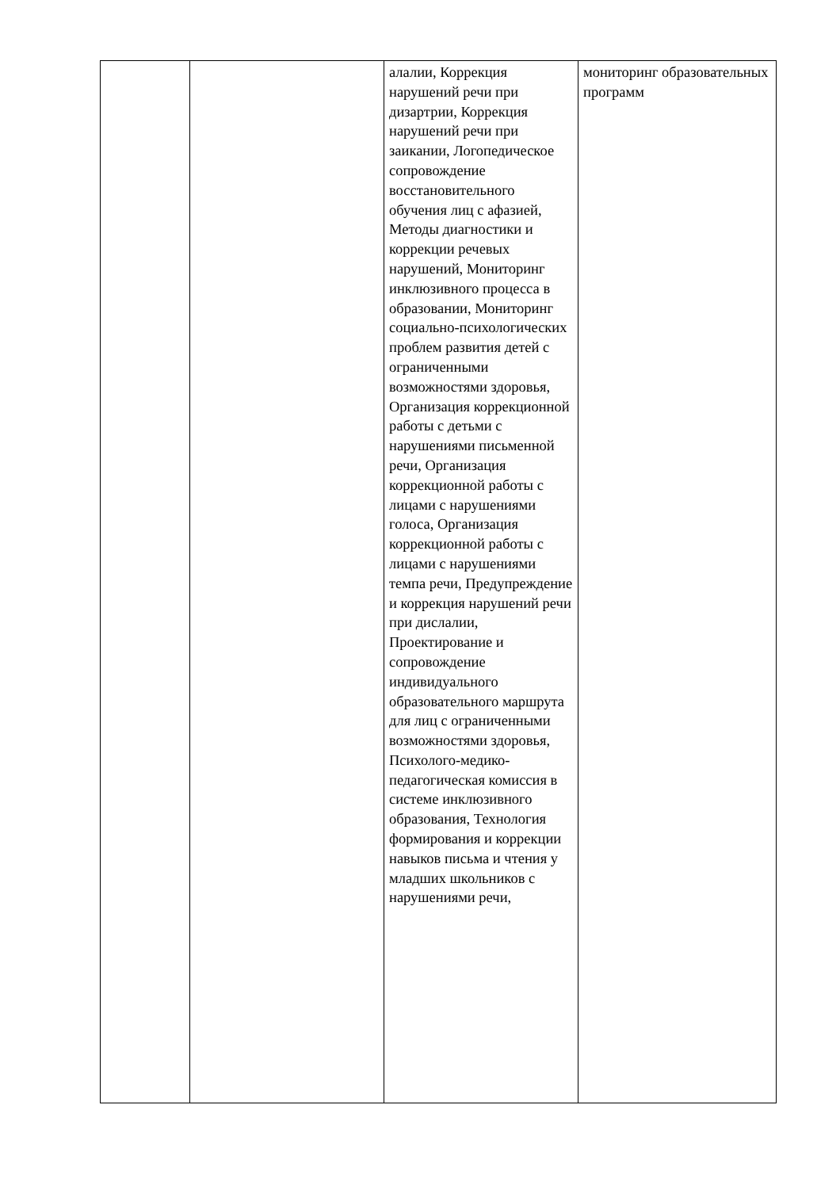| | | алалии, Коррекция нарушений речи при дизартрии, Коррекция нарушений речи при заикании, Логопедическое сопровождение восстановительного обучения лиц с афазией, Методы диагностики и коррекции речевых нарушений, Мониторинг инклюзивного процесса в образовании, Мониторинг социально-психологических проблем развития детей с ограниченными возможностями здоровья, Организация коррекционной работы с детьми с нарушениями письменной речи, Организация коррекционной работы с лицами с нарушениями голоса, Организация коррекционной работы с лицами с нарушениями темпа речи, Предупреждение и коррекция нарушений речи при дислалии, Проектирование и сопровождение индивидуального образовательного маршрута для лиц с ограниченными возможностями здоровья, Психолого-медико-педагогическая комиссия в системе инклюзивного образования, Технология формирования и коррекции навыков письма и чтения у младших школьников с нарушениями речи, | мониторинг образовательных программ |